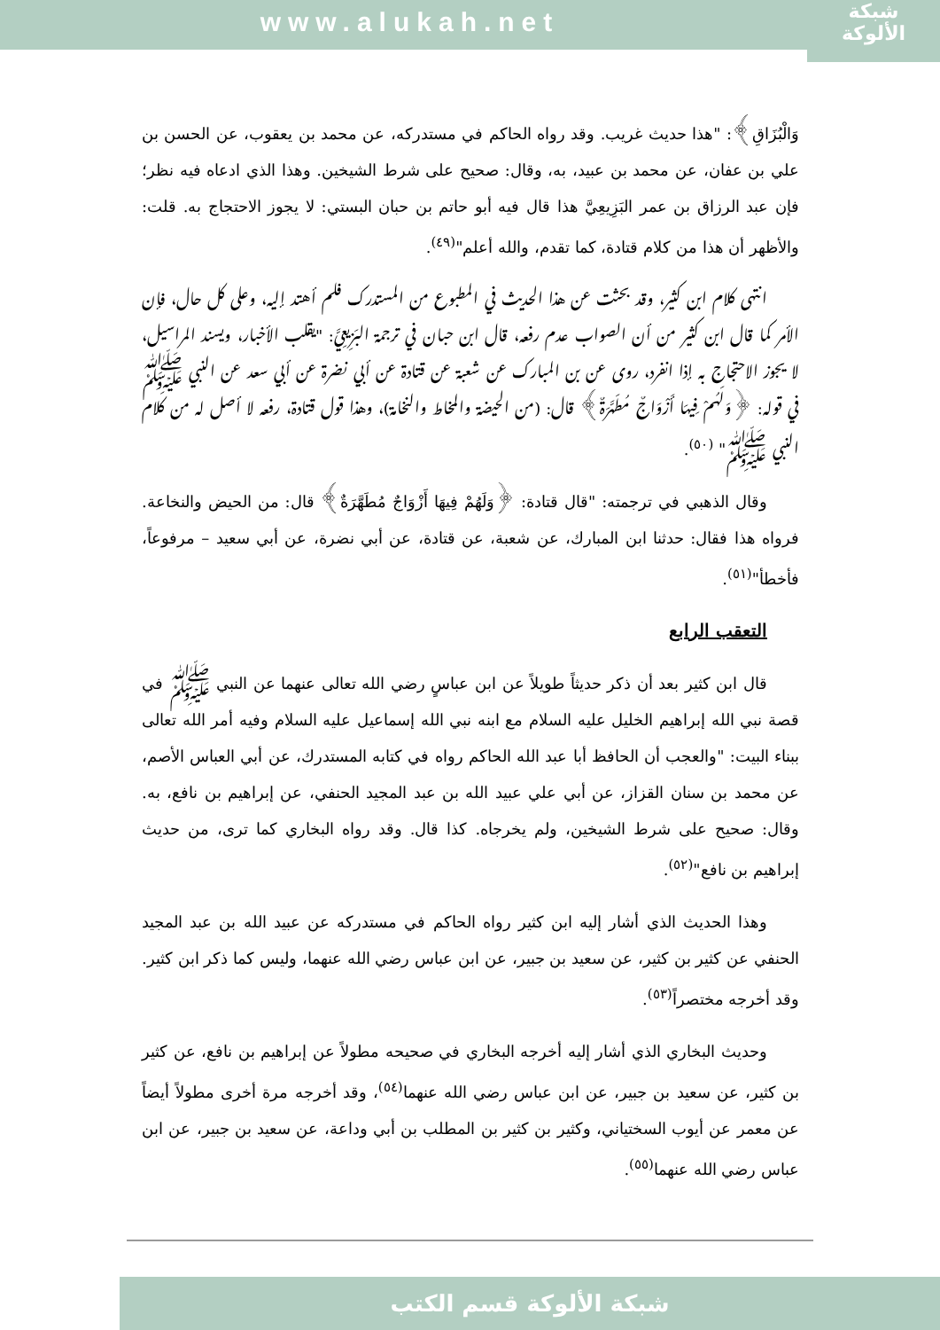www.alukah.net
شبكة
الألوكة
وَالْبُزَاقِ﴾: "هذا حديث غريب. وقد رواه الحاكم في مستدركه، عن محمد بن يعقوب، عن الحسن بن علي بن عفان، عن محمد بن عبيد، به، وقال: صحيح على شرط الشيخين. وهذا الذي ادعاه فيه نظر؛ فإن عبد الرزاق بن عمر البَزِيعِيَّ هذا قال فيه أبو حاتم بن حبان البستي: لا يجوز الاحتجاج به. قلت: والأظهر أن هذا من كلام قتادة، كما تقدم، والله أعلم"<sup>(٤٩)</sup>.
انتهى كلام ابن كثير، وقد بحثت عن هذا الحديث في المطبوع من المستدرك فلم أهتد إليه، وعلى كل حال، فإن الأمر كما قال ابن كثير من أن الصواب عدم رفعه، قال ابن حبان في ترجمة البَزِيعِيَّ: "يقلب الأخبار، ويسند المراسيل، لا يجوز الاحتجاج به إذا انفرد، روى عن بن المبارك عن شعبة عن قتادة عن أبي نضرة عن أبي سعد عن النبي ﷺ في قوله: ﴿وَلَهُمْ فِيهَا أَزْوَاجٌ مُطَهَّرَةٌ﴾ قال: (من الحيضة والمخاط والنخامة)، وهذا قول قتادة، رفعه لا أصل له من كلام النبي ﷺ" <sup>(٥٠)</sup>.
وقال الذهبي في ترجمته: "قال قتادة: ﴿وَلَهُمْ فِيهَا أَزْوَاجٌ مُطَهَّرَةٌ﴾ قال: من الحيض والنخاعة. فرواه هذا فقال: حدثنا ابن المبارك، عن شعبة، عن قتادة، عن أبي نضرة، عن أبي سعيد – مرفوعاً، فأخطأ"<sup>(٥١)</sup>.
التعقب الرابع
قال ابن كثير بعد أن ذكر حديثاً طويلاً عن ابن عباسٍ رضي الله تعالى عنهما عن النبي ﷺ في قصة نبي الله إبراهيم الخليل عليه السلام مع ابنه نبي الله إسماعيل عليه السلام وفيه أمر الله تعالى ببناء البيت: "والعجب أن الحافظ أبا عبد الله الحاكم رواه في كتابه المستدرك، عن أبي العباس الأصم، عن محمد بن سنان القزاز، عن أبي علي عبيد الله بن عبد المجيد الحنفي، عن إبراهيم بن نافع، به. وقال: صحيح على شرط الشيخين، ولم يخرجاه. كذا قال. وقد رواه البخاري كما ترى، من حديث إبراهيم بن نافع"<sup>(٥٢)</sup>.
وهذا الحديث الذي أشار إليه ابن كثير رواه الحاكم في مستدركه عن عبيد الله بن عبد المجيد الحنفي عن كثير بن كثير، عن سعيد بن جبير، عن ابن عباس رضي الله عنهما، وليس كما ذكر ابن كثير. وقد أخرجه مختصراً<sup>(٥٣)</sup>.
وحديث البخاري الذي أشار إليه أخرجه البخاري في صحيحه مطولاً عن إبراهيم بن نافع، عن كثير بن كثير، عن سعيد بن جبير، عن ابن عباس رضي الله عنهما<sup>(٥٤)</sup>، وقد أخرجه مرة أخرى مطولاً أيضاً عن معمر عن أيوب السختياني، وكثير بن كثير بن المطلب بن أبي وداعة، عن سعيد بن جبير، عن ابن عباس رضي الله عنهما<sup>(٥٥)</sup>.
شبكة الألوكة قسم الكتب